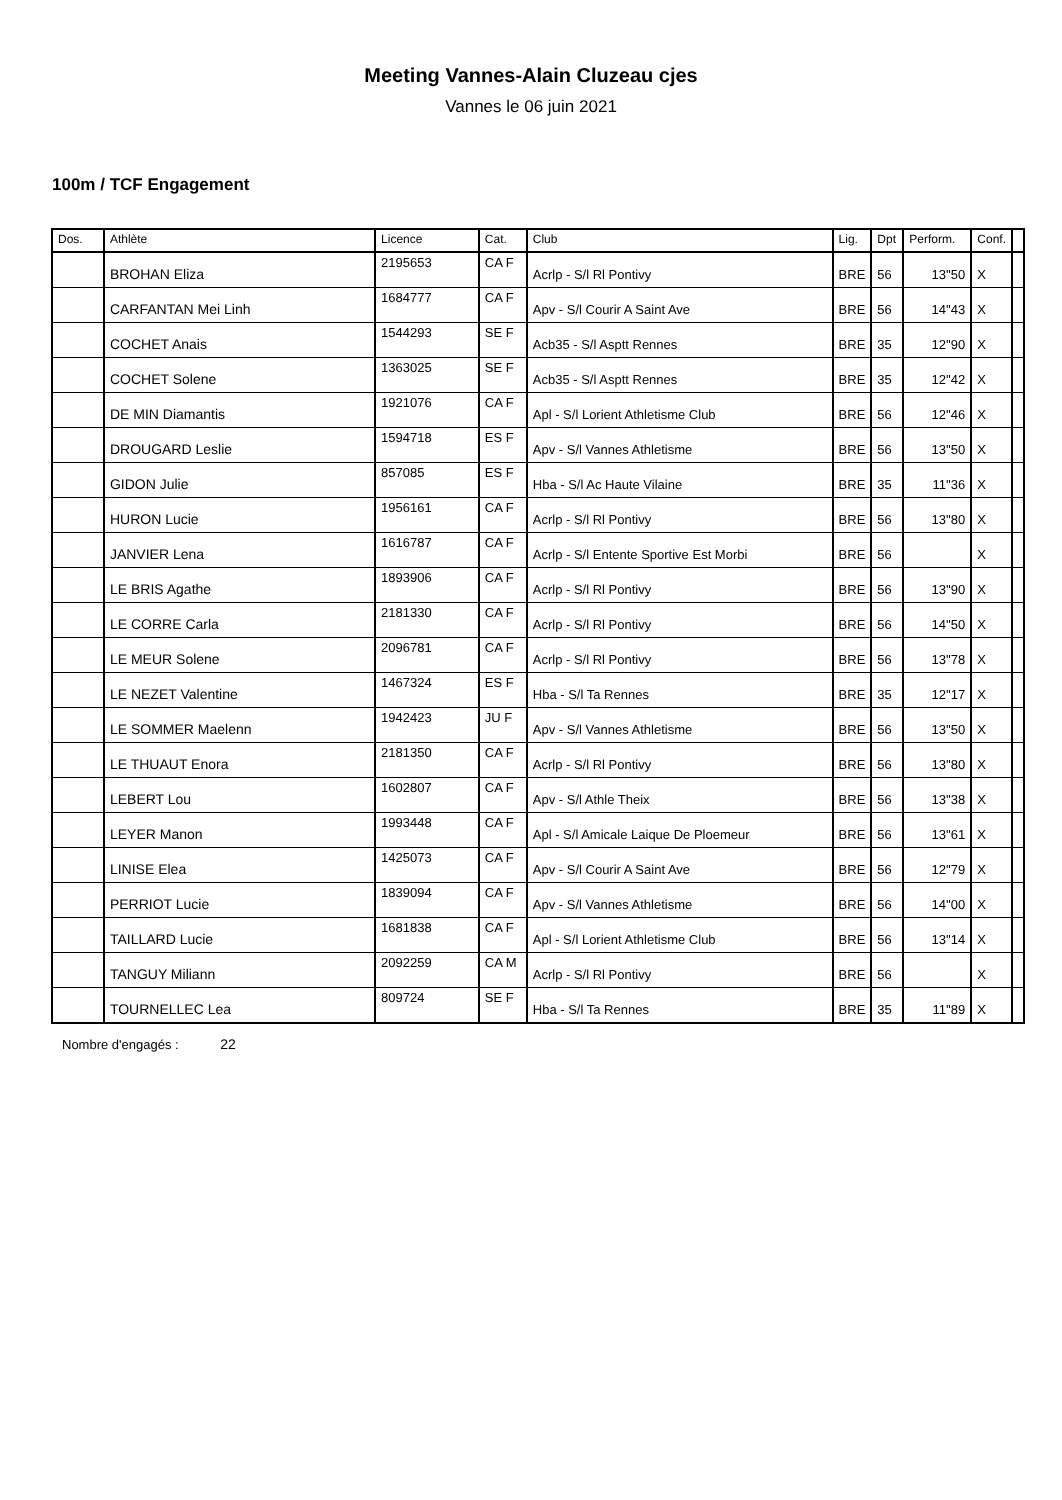Meeting Vannes-Alain Cluzeau cjes
Vannes le 06 juin 2021
100m / TCF Engagement
| Dos. | Athlète | Licence | Cat. | Club | Lig. | Dpt | Perform. | Conf. | |
| --- | --- | --- | --- | --- | --- | --- | --- | --- | --- |
| | BROHAN Eliza | 2195653 | CA F | Acrlp - S/l Rl Pontivy | BRE | 56 | 13''50 | X | |
| | CARFANTAN Mei Linh | 1684777 | CA F | Apv - S/l Courir A Saint Ave | BRE | 56 | 14''43 | X | |
| | COCHET Anais | 1544293 | SE F | Acb35 - S/l Asptt Rennes | BRE | 35 | 12''90 | X | |
| | COCHET Solene | 1363025 | SE F | Acb35 - S/l Asptt Rennes | BRE | 35 | 12''42 | X | |
| | DE MIN Diamantis | 1921076 | CA F | Apl - S/l Lorient Athletisme Club | BRE | 56 | 12''46 | X | |
| | DROUGARD Leslie | 1594718 | ES F | Apv - S/l Vannes Athletisme | BRE | 56 | 13''50 | X | |
| | GIDON Julie | 857085 | ES F | Hba - S/l Ac Haute Vilaine | BRE | 35 | 11''36 | X | |
| | HURON Lucie | 1956161 | CA F | Acrlp - S/l Rl Pontivy | BRE | 56 | 13''80 | X | |
| | JANVIER Lena | 1616787 | CA F | Acrlp - S/l Entente Sportive Est Morbi | BRE | 56 | | X | |
| | LE BRIS Agathe | 1893906 | CA F | Acrlp - S/l Rl Pontivy | BRE | 56 | 13''90 | X | |
| | LE CORRE Carla | 2181330 | CA F | Acrlp - S/l Rl Pontivy | BRE | 56 | 14''50 | X | |
| | LE MEUR Solene | 2096781 | CA F | Acrlp - S/l Rl Pontivy | BRE | 56 | 13''78 | X | |
| | LE NEZET Valentine | 1467324 | ES F | Hba - S/l Ta Rennes | BRE | 35 | 12''17 | X | |
| | LE SOMMER Maelenn | 1942423 | JU F | Apv - S/l Vannes Athletisme | BRE | 56 | 13''50 | X | |
| | LE THUAUT Enora | 2181350 | CA F | Acrlp - S/l Rl Pontivy | BRE | 56 | 13''80 | X | |
| | LEBERT Lou | 1602807 | CA F | Apv - S/l Athle Theix | BRE | 56 | 13''38 | X | |
| | LEYER Manon | 1993448 | CA F | Apl - S/l Amicale Laique De Ploemeur | BRE | 56 | 13''61 | X | |
| | LINISE Elea | 1425073 | CA F | Apv - S/l Courir A Saint Ave | BRE | 56 | 12''79 | X | |
| | PERRIOT Lucie | 1839094 | CA F | Apv - S/l Vannes Athletisme | BRE | 56 | 14''00 | X | |
| | TAILLARD Lucie | 1681838 | CA F | Apl - S/l Lorient Athletisme Club | BRE | 56 | 13''14 | X | |
| | TANGUY Miliann | 2092259 | CA M | Acrlp - S/l Rl Pontivy | BRE | 56 | | X | |
| | TOURNELLEC Lea | 809724 | SE F | Hba - S/l Ta Rennes | BRE | 35 | 11''89 | X | |
Nombre d'engagés : 22